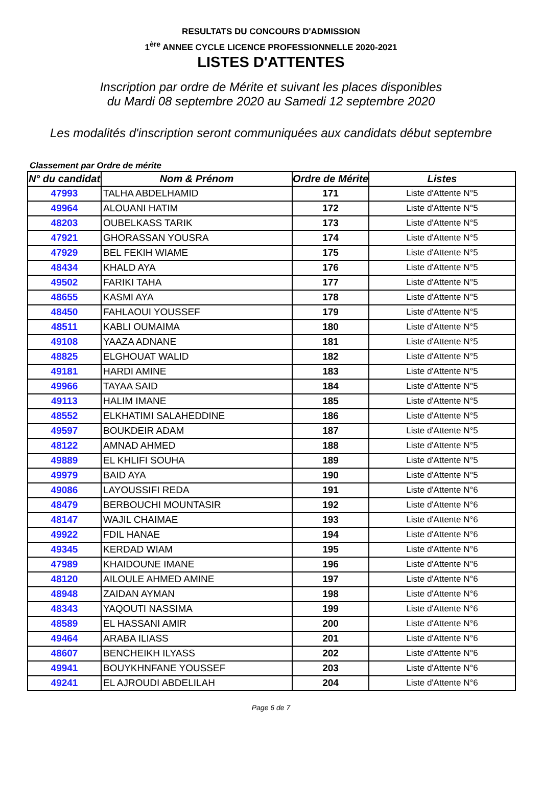RESULTATS DU CONCOURS D'ADMISSION
1<sup>ère</sup> ANNEE CYCLE LICENCE PROFESSIONNELLE 2020-2021
LISTES D'ATTENTES
Inscription par ordre de Mérite et suivant les places disponibles
du Mardi 08 septembre 2020 au Samedi 12 septembre 2020
Les modalités d'inscription seront communiquées aux candidats début septembre
Classement par Ordre de mérite
| N° du candidat | Nom & Prénom | Ordre de Mérite | Listes |
| --- | --- | --- | --- |
| 47993 | TALHA ABDELHAMID | 171 | Liste d'Attente N°5 |
| 49964 | ALOUANI HATIM | 172 | Liste d'Attente N°5 |
| 48203 | OUBELKASS TARIK | 173 | Liste d'Attente N°5 |
| 47921 | GHORASSAN YOUSRA | 174 | Liste d'Attente N°5 |
| 47929 | BEL FEKIH WIAME | 175 | Liste d'Attente N°5 |
| 48434 | KHALD AYA | 176 | Liste d'Attente N°5 |
| 49502 | FARIKI TAHA | 177 | Liste d'Attente N°5 |
| 48655 | KASMI AYA | 178 | Liste d'Attente N°5 |
| 48450 | FAHLAOUI YOUSSEF | 179 | Liste d'Attente N°5 |
| 48511 | KABLI OUMAIMA | 180 | Liste d'Attente N°5 |
| 49108 | YAAZA ADNANE | 181 | Liste d'Attente N°5 |
| 48825 | ELGHOUAT WALID | 182 | Liste d'Attente N°5 |
| 49181 | HARDI AMINE | 183 | Liste d'Attente N°5 |
| 49966 | TAYAA SAID | 184 | Liste d'Attente N°5 |
| 49113 | HALIM IMANE | 185 | Liste d'Attente N°5 |
| 48552 | ELKHATIMI SALAHEDDINE | 186 | Liste d'Attente N°5 |
| 49597 | BOUKDEIR ADAM | 187 | Liste d'Attente N°5 |
| 48122 | AMNAD AHMED | 188 | Liste d'Attente N°5 |
| 49889 | EL KHLIFI SOUHA | 189 | Liste d'Attente N°5 |
| 49979 | BAID AYA | 190 | Liste d'Attente N°5 |
| 49086 | LAYOUSSIFI REDA | 191 | Liste d'Attente N°6 |
| 48479 | BERBOUCHI MOUNTASIR | 192 | Liste d'Attente N°6 |
| 48147 | WAJIL CHAIMAE | 193 | Liste d'Attente N°6 |
| 49922 | FDIL HANAE | 194 | Liste d'Attente N°6 |
| 49345 | KERDAD WIAM | 195 | Liste d'Attente N°6 |
| 47989 | KHAIDOUNE IMANE | 196 | Liste d'Attente N°6 |
| 48120 | AILOULE AHMED AMINE | 197 | Liste d'Attente N°6 |
| 48948 | ZAIDAN AYMAN | 198 | Liste d'Attente N°6 |
| 48343 | YAQOUTI NASSIMA | 199 | Liste d'Attente N°6 |
| 48589 | EL HASSANI AMIR | 200 | Liste d'Attente N°6 |
| 49464 | ARABA ILIASS | 201 | Liste d'Attente N°6 |
| 48607 | BENCHEIKH ILYASS | 202 | Liste d'Attente N°6 |
| 49941 | BOUYKHNFANE YOUSSEF | 203 | Liste d'Attente N°6 |
| 49241 | EL AJROUDI ABDELILAH | 204 | Liste d'Attente N°6 |
Page 6 de 7